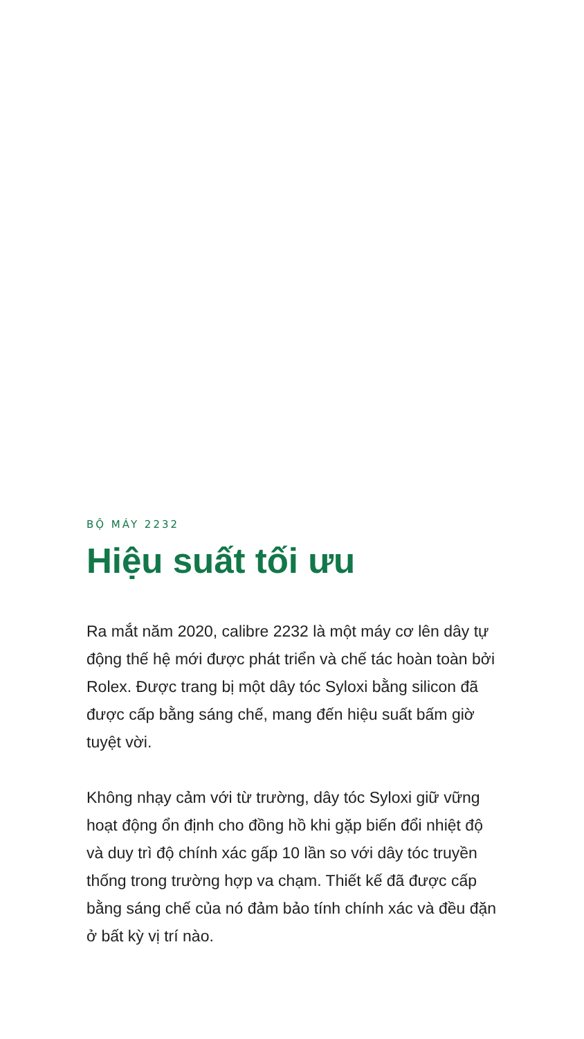BỘ MÁY 2232
Hiệu suất tối ưu
Ra mắt năm 2020, calibre 2232 là một máy cơ lên dây tự động thế hệ mới được phát triển và chế tác hoàn toàn bởi Rolex. Được trang bị một dây tóc Syloxi bằng silicon đã được cấp bằng sáng chế, mang đến hiệu suất bấm giờ tuyệt vời.
Không nhạy cảm với từ trường, dây tóc Syloxi giữ vững hoạt động ổn định cho đồng hồ khi gặp biến đổi nhiệt độ và duy trì độ chính xác gấp 10 lần so với dây tóc truyền thống trong trường hợp va chạm. Thiết kế đã được cấp bằng sáng chế của nó đảm bảo tính chính xác và đều đặn ở bất kỳ vị trí nào.